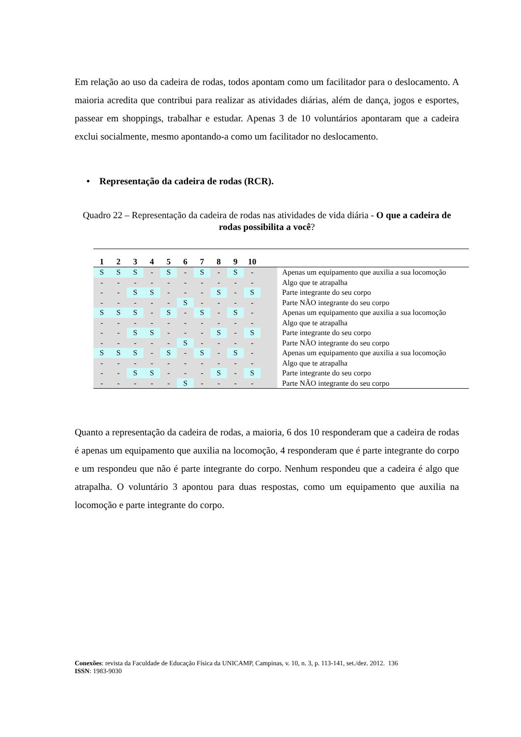Em relação ao uso da cadeira de rodas, todos apontam como um facilitador para o deslocamento. A maioria acredita que contribui para realizar as atividades diárias, além de dança, jogos e esportes, passear em shoppings, trabalhar e estudar. Apenas 3 de 10 voluntários apontaram que a cadeira exclui socialmente, mesmo apontando-a como um facilitador no deslocamento.
• Representação da cadeira de rodas (RCR).
Quadro 22 – Representação da cadeira de rodas nas atividades de vida diária - O que a cadeira de rodas possibilita a você?
| 1 | 2 | 3 | 4 | 5 | 6 | 7 | 8 | 9 | 10 | | |
| --- | --- | --- | --- | --- | --- | --- | --- | --- | --- | --- | --- |
| S | S | S | - | S | - | S | - | S | - | | Apenas um equipamento que auxilia a sua locomoção |
| - | - | - | - | - | - | - | - | - | - | | Algo que te atrapalha |
| - | - | S | S | - | - | - | S | - | S | | Parte integrante do seu corpo |
| - | - | - | - | - | S | - | - | - | - | | Parte NÃO integrante do seu corpo |
| S | S | S | - | S | - | S | - | S | - | | Apenas um equipamento que auxilia a sua locomoção |
| - | - | - | - | - | - | - | - | - | - | | Algo que te atrapalha |
| - | - | S | S | - | - | - | S | - | S | | Parte integrante do seu corpo |
| - | - | - | - | - | S | - | - | - | - | | Parte NÃO integrante do seu corpo |
| S | S | S | - | S | - | S | - | S | - | | Apenas um equipamento que auxilia a sua locomoção |
| - | - | - | - | - | - | - | - | - | - | | Algo que te atrapalha |
| - | - | S | S | - | - | - | S | - | S | | Parte integrante do seu corpo |
| - | - | - | - | - | S | - | - | - | - | | Parte NÃO integrante do seu corpo |
Quanto a representação da cadeira de rodas, a maioria, 6 dos 10 responderam que a cadeira de rodas é apenas um equipamento que auxilia na locomoção, 4 responderam que é parte integrante do corpo e um respondeu que não é parte integrante do corpo. Nenhum respondeu que a cadeira é algo que atrapalha. O voluntário 3 apontou para duas respostas, como um equipamento que auxilia na locomoção e parte integrante do corpo.
Conexões: revista da Faculdade de Educação Física da UNICAMP, Campinas, v. 10, n. 3, p. 113-141, set./dez. 2012. 136
ISSN: 1983-9030